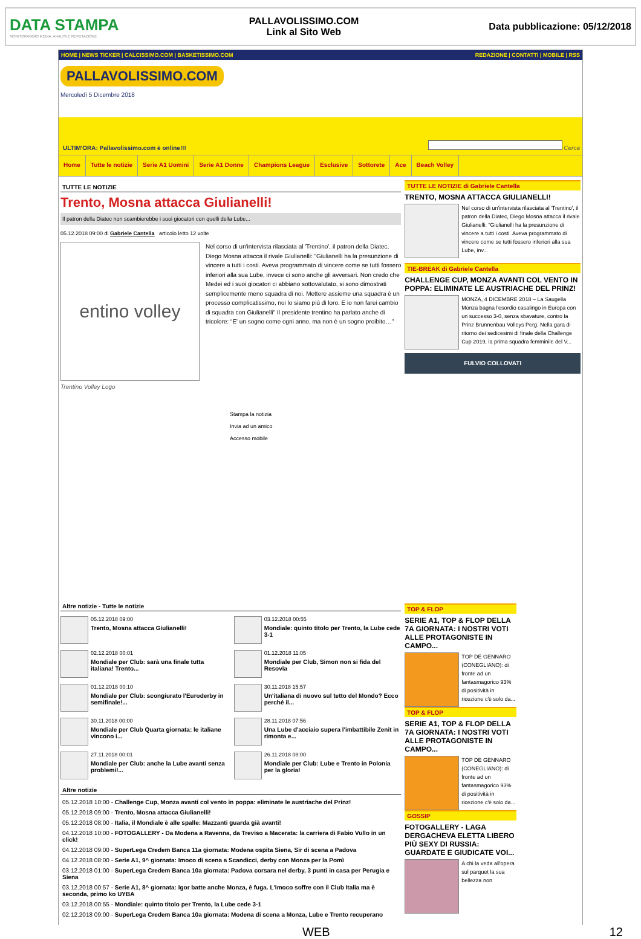DATA STAMPA
MONITORAGGIO MEDIA, ANALISI E REPUTAZIONE
PALLAVOLISSIMO.COM
Link al Sito Web
Data pubblicazione: 05/12/2018
HOME | NEWS TICKER | CALCISSIMO.COM | BASKETISSIMO.COM REDAZIONE | CONTATTI | MOBILE | RSS
PALLAVOLISSIMO.COM
Mercoledì 5 Dicembre 2018
ULTIM'ORA: Pallavolissimo.com è online!!! Cerca
Home Tutte le notizie Serie A1 Uomini Serie A1 Donne Champions League Esclusive Sottorete Ace Beach Volley
TUTTE LE NOTIZIE
Trento, Mosna attacca Giulianelli!
Il patron della Diatec non scambierebbe i suoi giocatori con quelli della Lube...
05.12.2018 09:00 di Gabriele Cantella articolo letto 12 volte
entino volley
Nel corso di un'intervista rilasciata al 'Trentino', il patron della Diatec, Diego Mosna attacca il rivale Giulianelli: "Giulianelli ha la presunzione di vincere a tutti i costi. Aveva programmato di vincere come se tutti fossero inferiori alla sua Lube, invece ci sono anche gli avversari. Non credo che Medei ed i suoi giocatori ci abbiano sottovalutato, si sono dimostrati semplicemente meno squadra di noi. Mettere assieme una squadra è un processo complicatissimo, noi lo siamo più di loro. E io non farei cambio di squadra con Giulianelli" Il presidente trentino ha parlato anche di tricolore: “E' un sogno come ogni anno, ma non è un sogno proibito…"
Trentino Volley Logo
Stampa la notizia
Invia ad un amico
Accesso mobile
Altre notizie - Tutte le notizie
05.12.2018 09:00
Trento, Mosna attacca Giulianelli!
03.12.2018 00:55
Mondiale: quinto titolo per Trento, la Lube cede 3-1
02.12.2018 00:01
Mondiale per Club: sarà una finale tutta italiana! Trento...
01.12.2018 11:05
Mondiale per Club, Simon non si fida del Resovia
01.12.2018 00:10
Mondiale per Club: scongiurato l'Euroderby in semifinale!...
30.11.2018 15:57
Un'italiana di nuovo sul tetto del Mondo? Ecco perché il...
30.11.2018 00:00
Mondiale per Club Quarta giornata: le italiane vincono i...
28.11.2018 07:56
Una Lube d'acciaio supera l'imbattibile Zenit in rimonta e...
27.11.2018 00:01
Mondiale per Club: anche la Lube avanti senza problemi!...
26.11.2018 08:00
Mondiale per Club: Lube e Trento in Polonia per la gloria!
Altre notizie
05.12.2018 10:00 - Challenge Cup, Monza avanti col vento in poppa: eliminate le austriache del Prinz!
05.12.2018 09:00 - Trento, Mosna attacca Giulianelli!
05.12.2018 08:00 - Italia, il Mondiale è alle spalle: Mazzanti guarda già avanti!
04.12.2018 10:00 - FOTOGALLERY - Da Modena a Ravenna, da Treviso a Macerata: la carriera di Fabio Vullo in un click!
04.12.2018 09:00 - SuperLega Credem Banca 11a giornata: Modena ospita Siena, Sir di scena a Padova
04.12.2018 08:00 - Serie A1, 9^ giornata: Imoco di scena a Scandicci, derby con Monza per la Pomì
03.12.2018 01:00 - SuperLega Credem Banca 10a giornata: Padova corsara nel derby, 3 punti in casa per Perugia e Siena
03.12.2018 00:57 - Serie A1, 8^ giornata: Igor batte anche Monza, è fuga. L'Imoco soffre con il Club Italia ma è seconda, primo ko UYBA
03.12.2018 00:55 - Mondiale: quinto titolo per Trento, la Lube cede 3-1
02.12.2018 09:00 - SuperLega Credem Banca 10a giornata: Modena di scena a Monza, Lube e Trento recuperano
TUTTE LE NOTIZIE di Gabriele Cantella
TRENTO, MOSNA ATTACCA GIULIANELLI!
Nel corso di un'intervista rilasciata al 'Trentino', il patron della Diatec, Diego Mosna attacca il rivale Giulianelli: "Giulianelli ha la presunzione di vincere a tutti i costi. Aveva programmato di vincere come se tutti fossero inferiori alla sua Lube, inv...
TIE-BREAK di Gabriele Cantella
CHALLENGE CUP, MONZA AVANTI COL VENTO IN POPPA: ELIMINATE LE AUSTRIACHE DEL PRINZ!
MONZA, 4 DICEMBRE 2018 – La Saugella Monza bagna l'esordio casalingo in Europa con un successo 3-0, senza sbavature, contro la Prinz Brunnenbau Volleys Perg. Nella gara di ritorno dei sedicesimi di finale della Challenge Cup 2019, la prima squadra femminile del V...
FULVIO COLLOVATI
TOP & FLOP
SERIE A1, TOP & FLOP DELLA 7A GIORNATA: I NOSTRI VOTI ALLE PROTAGONISTE IN CAMPO...
TOP DE GENNARO (CONEGLIANO): di fronte ad un fantasmagorico 93% di positività in ricezione c'è solo da...
TOP & FLOP
SERIE A1, TOP & FLOP DELLA 7A GIORNATA: I NOSTRI VOTI ALLE PROTAGONISTE IN CAMPO...
TOP DE GENNARO (CONEGLIANO): di fronte ad un fantasmagorico 93% di positività in ricezione c'è solo da...
GOSSIP
FOTOGALLERY - LAGA DERGACHEVA ELETTA LIBERO PIÙ SEXY DI RUSSIA: GUARDATE E GIUDICATE VOI...
A chi la veda all'opera sul parquet la sua bellezza non
WEB 12